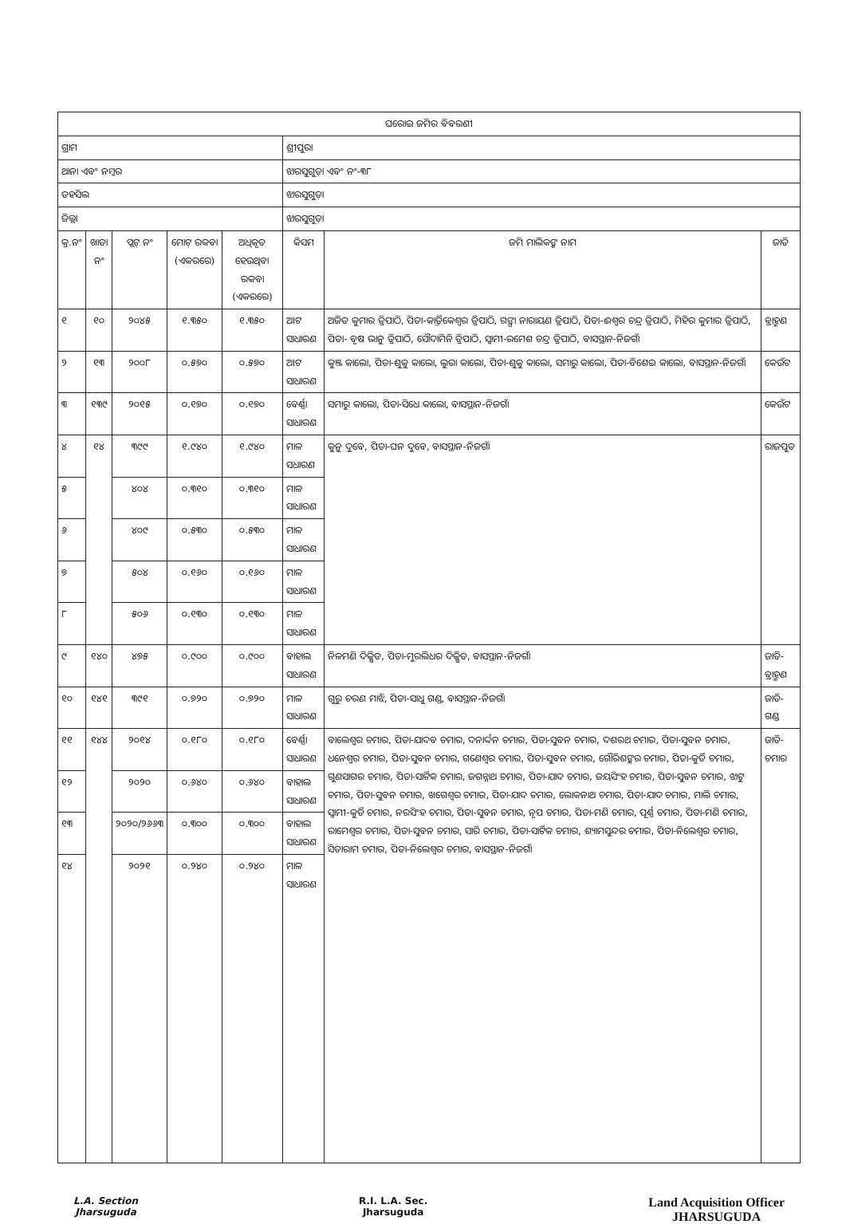| ଘରୋଇ ଜମିର ବିବରଣୀ | | | | | | | |
| --- | --- | --- | --- | --- | --- | --- | --- |
| ଗ୍ରାମ | | | | | ଶ୍ରୀପୁରା | | |
| ଥାନା ଏବଂ ନମ୍ବର | | | | | ଝାରସୁଗୁଡ଼ା ଏବଂ ନଂ-୩୮ | | |
| ତହସିଲ | | | | | ଝାରସୁଗୁଡ଼ା | | |
| ଜିଲ୍ଲା | | | | | ଝାରସୁଗୁଡ଼ା | | |
| କ୍ର.ନଂ | ଖାତା ନଂ | ପ୍ଲଟ୍ ନଂ | ମୋଟ୍ ରକବା (ଏକରରେ) | ଅଧିକୃତ ହେଉଥିବା ରକବା (ଏକରରେ) | କିସମ | ଜମି ମାଲିକଙ୍କ ନାମ | ଜାତି |
| ୧ | ୧୦ | ୨୦୪୫ | ୧.୩୫୦ | ୧.୩୫୦ | ଆଟ ସାଧାରଣ | ଅଜିତ କୁମାର ତ୍ରିପାଠି, ପିତା-କାର୍ତ୍ତିକେଶ୍ୱର ତ୍ରିପାଠି, ଗଙ୍ଗା ନାରାୟଣ ତ୍ରିପାଠି, ପିତା-ଈଶ୍ୱର ଚନ୍ଦ୍ର ତ୍ରିପାଠି, ମିହିର କୁମାର ତ୍ରିପାଠି, ପିତା- ବୃଷ ଭାନୁ ତ୍ରିପାଠି, ସୌଦାମିନି ତ୍ରିପାଠି, ସ୍ୱାମୀ-ରମେଶ ଚନ୍ଦ୍ର ତ୍ରିପାଠି, ବାସସ୍ଥାନ-ନିଜଗାଁ | ବ୍ରାହ୍ମଣ |
| ୨ | ୧୩ | ୨୦୦୮ | ୦.୫୭୦ | ୦.୫୭୦ | ଆଟ ସାଧାରଣ | କୁଞ୍ଜ କାଲୋ, ପିତା-ଶୁକୁ କାଲୋ, ଲୁରା କାଲୋ, ପିତା-ଶୁକୁ କାଲୋ, ସମାରୁ କାଲୋ, ପିତା-ବିଶେଇ କାଲୋ, ବାସସ୍ଥାନ-ନିଜଗାଁ | କେଉଁଟ |
| ୩ | ୧୩୯ | ୨୦୧୫ | ୦.୧୭୦ | ୦.୧୭୦ | ବେର୍ଣ୍ଣା ସାଧାରଣ | ସମାରୁ କାଲୋ, ପିତା-ସିଧେ କାଲୋ, ବାସସ୍ଥାନ-ନିଜଗାଁ | କେଉଁଟ |
| ୪ | ୧୪ | ୩୯୯ | ୧.୯୪୦ | ୧.୯୪୦ | ମାଳ ସଧାରଣ | କୁନୁ ଦୁବେ, ପିତା-ଘନ ଦୁବେ, ବାସସ୍ଥାନ-ନିଜଗାଁ | ରାଜପୁତ |
| ୫ | | ୪୦୪ | ୦.୩୧୦ | ୦.୩୧୦ | ମାଳ ସାଧାରଣ | | |
| ୬ | | ୪୦୯ | ୦.୫୩୦ | ୦.୫୩୦ | ମାଳ ସାଧାରଣ | | |
| ୭ | | ୫୦୪ | ୦.୧୬୦ | ୦.୧୬୦ | ମାଳ ସାଧାରଣ | | |
| ୮ | | ୫୦୬ | ୦.୧୩୦ | ୦.୧୩୦ | ମାଳ ସାଧାରଣ | | |
| ୯ | ୧୪୦ | ୪୭୫ | ୦.୯୦୦ | ୦.୯୦୦ | ବାହାଲ ସାଧାରଣ | ନିଳମଣି ଦିକ୍ଷିତ, ପିତା-ମୁରଲିଧର ଦିକ୍ଷିତ, ବାସସ୍ଥାନ-ନିଜଗାଁ | ଜାତି-ବ୍ରାହ୍ମଣ |
| ୧୦ | ୧୪୧ | ୩୯୧ | ୦.୭୨୦ | ୦.୭୨୦ | ମାଳ ସାଧାରଣ | ଗୁରୁ ଚରଣ ମାଝି, ପିତା-ସାଧୁ ଗଣ୍ଡ, ବାସସ୍ଥାନ-ନିଜଗାଁ | ଜାତି-ଗଣ୍ଡ |
| ୧୧ | ୧୪୪ | ୨୦୧୪ | ୦.୧୮୦ | ୦.୧୮୦ | ବେର୍ଣ୍ଣା ସାଧାରଣ | ବାଲେଶ୍ୱର ଚମାର, ପିତା-ଯାଦବ ଚମାର, ଦନାର୍ଦ୍ଦନ ଚମାର, ପିତା-ସୁବନ ଚମାର, ଦଶରଥ ଚମାର, ପିତା-ସୁବନ ଚମାର, ଧନେଶ୍ୱର ଚମାର, ପିତା-ସୁବନ ଚମାର, ଗଣେଶ୍ୱର ଚମାର, ପିତା-ସୁବନ ଚମାର, ଗୌରିଶଙ୍କର ଚମାର, ପିତା-କୁର୍ତି ଚମାର, ଗୁଣସାଗର ଚମାର, ପିତା-ସାର୍ଟିକ ଚମାର, ଜଗନ୍ନାଥ ଚମାର, ପିତା-ଯାଦ ଚମାର, ଜୟସିଂହ ଚମାର, ପିତା-ସୁବନ ଚମାର, ଝାଟୁ ଚମାର, ପିତା-ସୁବନ ଚମାର, ଖଗେଶ୍ୱର ଚମାର, ପିତା-ଯାଦ ଚମାର, ଲୋକନାଥ ଚମାର, ପିତା-ଯାଦ ଚମାର, ମାଲି ଚମାର, ସ୍ୱାମୀ-କୁର୍ତି ଚମାର, ନରସିଂହ ଚମାର, ପିତା-ସୁବନ ଚମାର, ନୃପ ଚମାର, ପିତା-ମଣି ଚମାର, ପୂର୍ଣ୍ଣ ଚମାର, ପିତା-ମଣି ଚମାର, ରାମେଶ୍ୱର ଚମାର, ପିତା-ସୁବନ ଚମାର, ସାରି ଚମାର, ପିତା-ସାର୍ଟିକ ଚମାର, ଶ୍ୟାମସୁନ୍ଦର ଚମାର, ପିତା-ନିଲେଶ୍ୱର ଚମାର, ସିତାରାମ ଚମାର, ପିତା-ନିଲେଶ୍ୱର ଚମାର, ବାସସ୍ଥାନ-ନିଜଗାଁ | ଜାତି-ଚମାର |
| ୧୨ | | ୨୦୨୦ | ୦.୬୪୦ | ୦.୬୪୦ | ବାହାଲ ସାଧାରଣ | | |
| ୧୩ | | ୨୦୨୦/୨୬୬୩ | ୦.୩୦୦ | ୦.୩୦୦ | ବାହାଲ ସାଧାରଣ | | |
| ୧୪ | | ୨୦୨୧ | ୦.୨୪୦ | ୦.୨୪୦ | ମାଳ ସାଧାରଣ | | |
L.A. Section
Jharsuguda
R.I. L.A. Sec.
Jharsuguda
Land Acquisition Officer
JHARSUGUDA